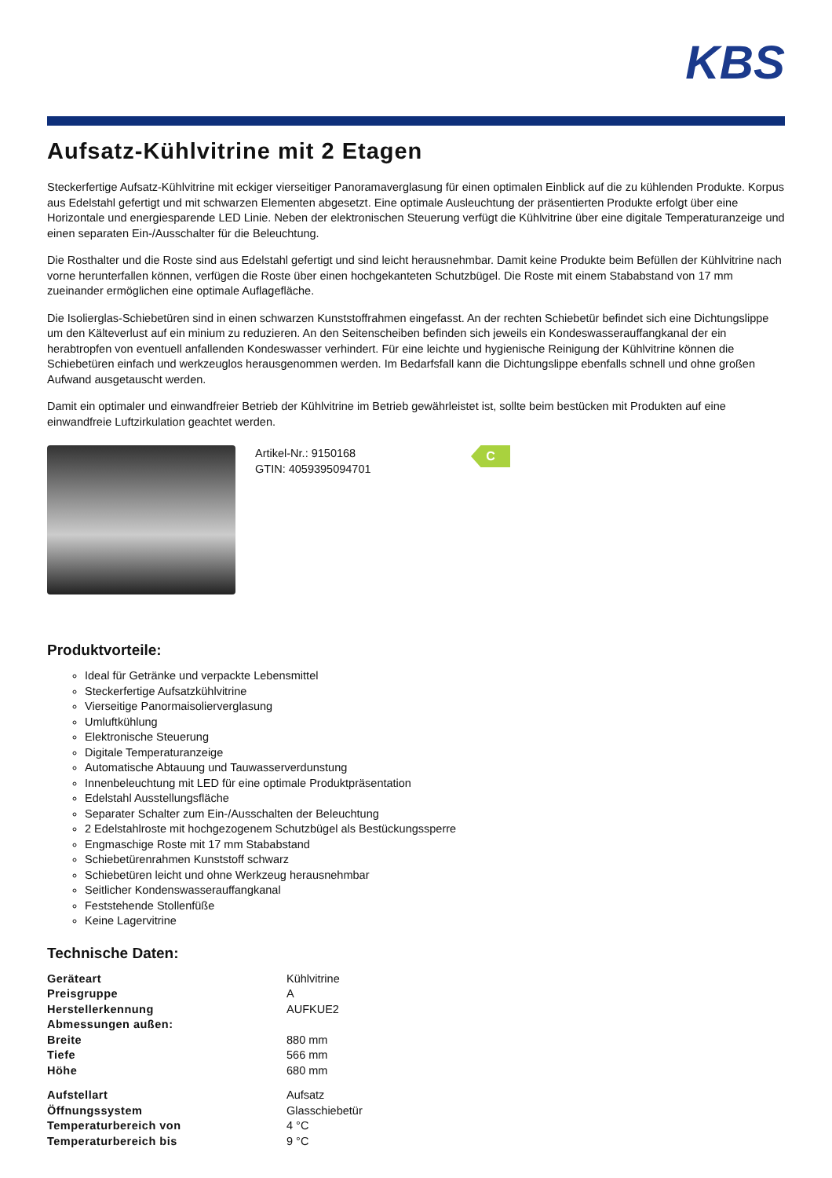KBS
Aufsatz-Kühlvitrine mit 2 Etagen
Steckerfertige Aufsatz-Kühlvitrine mit eckiger vierseitiger Panoramaverglasung für einen optimalen Einblick auf die zu kühlenden Produkte. Korpus aus Edelstahl gefertigt und mit schwarzen Elementen abgesetzt. Eine optimale Ausleuchtung der präsentierten Produkte erfolgt über eine Horizontale und energiesparende LED Linie. Neben der elektronischen Steuerung verfügt die Kühlvitrine über eine digitale Temperaturanzeige und einen separaten Ein-/Ausschalter für die Beleuchtung.
Die Rosthalter und die Roste sind aus Edelstahl gefertigt und sind leicht herausnehmbar. Damit keine Produkte beim Befüllen der Kühlvitrine nach vorne herunterfallen können, verfügen die Roste über einen hochgekanteten Schutzbügel. Die Roste mit einem Stababstand von 17 mm zueinander ermöglichen eine optimale Auflagefläche.
Die Isolierglas-Schiebetüren sind in einen schwarzen Kunststoffrahmen eingefasst. An der rechten Schiebetür befindet sich eine Dichtungslippe um den Kälteverlust auf ein minium zu reduzieren. An den Seitenscheiben befinden sich jeweils ein Kondeswasserauffangkanal der ein herabtropfen von eventuell anfallenden Kondeswasser verhindert. Für eine leichte und hygienische Reinigung der Kühlvitrine können die Schiebetüren einfach und werkzeuglos herausgenommen werden. Im Bedarfsfall kann die Dichtungslippe ebenfalls schnell und ohne großen Aufwand ausgetauscht werden.
Damit ein optimaler und einwandfreier Betrieb der Kühlvitrine im Betrieb gewährleistet ist, sollte beim bestücken mit Produkten auf eine einwandfreie Luftzirkulation geachtet werden.
Artikel-Nr.: 9150168
GTIN: 4059395094701
C
Produktvorteile:
Ideal für Getränke und verpackte Lebensmittel
Steckerfertige Aufsatzkühlvitrine
Vierseitige Panormaisolierverglasung
Umluftkühlung
Elektronische Steuerung
Digitale Temperaturanzeige
Automatische Abtauung und Tauwasserverdunstung
Innenbeleuchtung mit LED für eine optimale Produktpräsentation
Edelstahl Ausstellungsfläche
Separater Schalter zum Ein-/Ausschalten der Beleuchtung
2 Edelstahlroste mit hochgezogenem Schutzbügel als Bestückungssperre
Engmaschige Roste mit 17 mm Stababstand
Schiebetürenrahmen Kunststoff schwarz
Schiebetüren leicht und ohne Werkzeug herausnehmbar
Seitlicher Kondenswasserauffangkanal
Feststehende Stollenfüße
Keine Lagervitrine
Technische Daten:
| Geräteart | Kühlvitrine |
| Preisgruppe | A |
| Herstellerkennung | AUFKUE2 |
| Abmessungen außen: | |
| Breite | 880 mm |
| Tiefe | 566 mm |
| Höhe | 680 mm |
| Aufstellart | Aufsatz |
| Öffnungssystem | Glasschiebetür |
| Temperaturbereich von | 4 °C |
| Temperaturbereich bis | 9 °C |